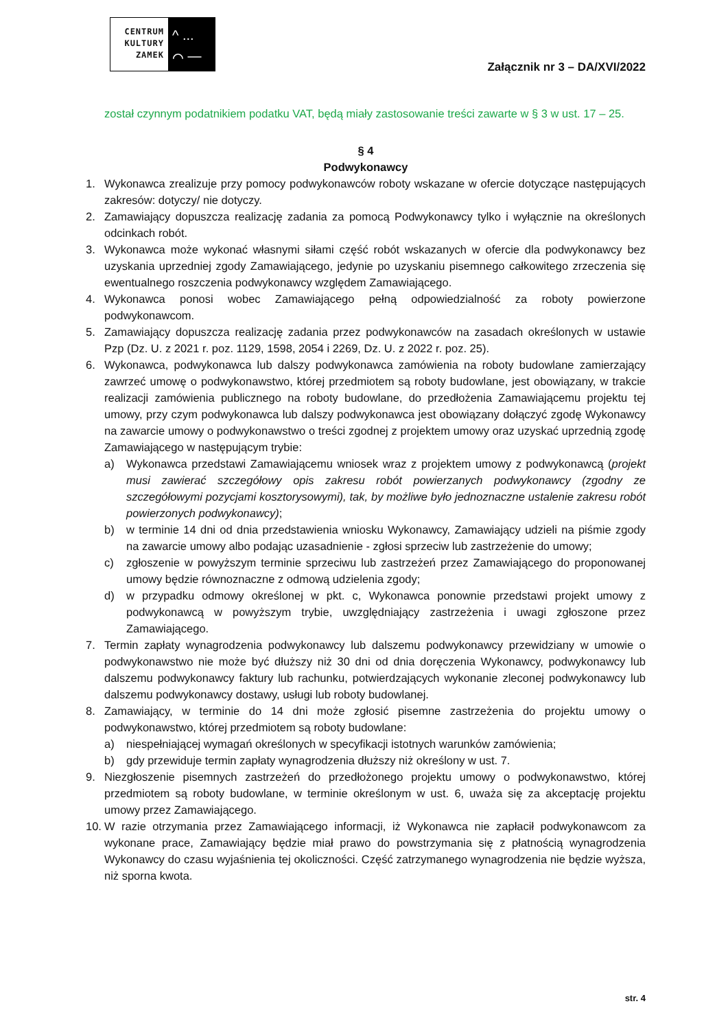CENTRUM
KULTURY
ZAMEK
^ ...
⌒ —
Załącznik nr 3 – DA/XVI/2022
został czynnym podatnikiem podatku VAT, będą miały zastosowanie treści zawarte w § 3 w ust. 17 – 25.
§ 4
Podwykonawcy
1. Wykonawca zrealizuje przy pomocy podwykonawców roboty wskazane w ofercie dotyczące następujących zakresów: dotyczy/ nie dotyczy.
2. Zamawiający dopuszcza realizację zadania za pomocą Podwykonawcy tylko i wyłącznie na określonych odcinkach robót.
3. Wykonawca może wykonać własnymi siłami część robót wskazanych w ofercie dla podwykonawcy bez uzyskania uprzedniej zgody Zamawiającego, jedynie po uzyskaniu pisemnego całkowitego zrzeczenia się ewentualnego roszczenia podwykonawcy względem Zamawiającego.
4. Wykonawca ponosi wobec Zamawiającego pełną odpowiedzialność za roboty powierzone podwykonawcom.
5. Zamawiający dopuszcza realizację zadania przez podwykonawców na zasadach określonych w ustawie Pzp (Dz. U. z 2021 r. poz. 1129, 1598, 2054 i 2269, Dz. U. z 2022 r. poz. 25).
6. Wykonawca, podwykonawca lub dalszy podwykonawca zamówienia na roboty budowlane zamierzający zawrzeć umowę o podwykonawstwo, której przedmiotem są roboty budowlane, jest obowiązany, w trakcie realizacji zamówienia publicznego na roboty budowlane, do przedłożenia Zamawiającemu projektu tej umowy, przy czym podwykonawca lub dalszy podwykonawca jest obowiązany dołączyć zgodę Wykonawcy na zawarcie umowy o podwykonawstwo o treści zgodnej z projektem umowy oraz uzyskać uprzednią zgodę Zamawiającego w następującym trybie:
a) Wykonawca przedstawi Zamawiającemu wniosek wraz z projektem umowy z podwykonawcą (projekt musi zawierać szczegółowy opis zakresu robót powierzanych podwykonawcy (zgodny ze szczegółowymi pozycjami kosztorysowymi), tak, by możliwe było jednoznaczne ustalenie zakresu robót powierzonych podwykonawcy);
b) w terminie 14 dni od dnia przedstawienia wniosku Wykonawcy, Zamawiający udzieli na piśmie zgody na zawarcie umowy albo podając uzasadnienie - zgłosi sprzeciw lub zastrzeżenie do umowy;
c) zgłoszenie w powyższym terminie sprzeciwu lub zastrzeżeń przez Zamawiającego do proponowanej umowy będzie równoznaczne z odmową udzielenia zgody;
d) w przypadku odmowy określonej w pkt. c, Wykonawca ponownie przedstawi projekt umowy z podwykonawcą w powyższym trybie, uwzględniający zastrzeżenia i uwagi zgłoszone przez Zamawiającego.
7. Termin zapłaty wynagrodzenia podwykonawcy lub dalszemu podwykonawcy przewidziany w umowie o podwykonawstwo nie może być dłuższy niż 30 dni od dnia doręczenia Wykonawcy, podwykonawcy lub dalszemu podwykonawcy faktury lub rachunku, potwierdzających wykonanie zleconej podwykonawcy lub dalszemu podwykonawcy dostawy, usługi lub roboty budowlanej.
8. Zamawiający, w terminie do 14 dni może zgłosić pisemne zastrzeżenia do projektu umowy o podwykonawstwo, której przedmiotem są roboty budowlane:
a) niespełniającej wymagań określonych w specyfikacji istotnych warunków zamówienia;
b) gdy przewiduje termin zapłaty wynagrodzenia dłuższy niż określony w ust. 7.
9. Niezgłoszenie pisemnych zastrzeżeń do przedłożonego projektu umowy o podwykonawstwo, której przedmiotem są roboty budowlane, w terminie określonym w ust. 6, uważa się za akceptację projektu umowy przez Zamawiającego.
10. W razie otrzymania przez Zamawiającego informacji, iż Wykonawca nie zapłacił podwykonawcom za wykonane prace, Zamawiający będzie miał prawo do powstrzymania się z płatnością wynagrodzenia Wykonawcy do czasu wyjaśnienia tej okoliczności. Część zatrzymanego wynagrodzenia nie będzie wyższa, niż sporna kwota.
str. 4